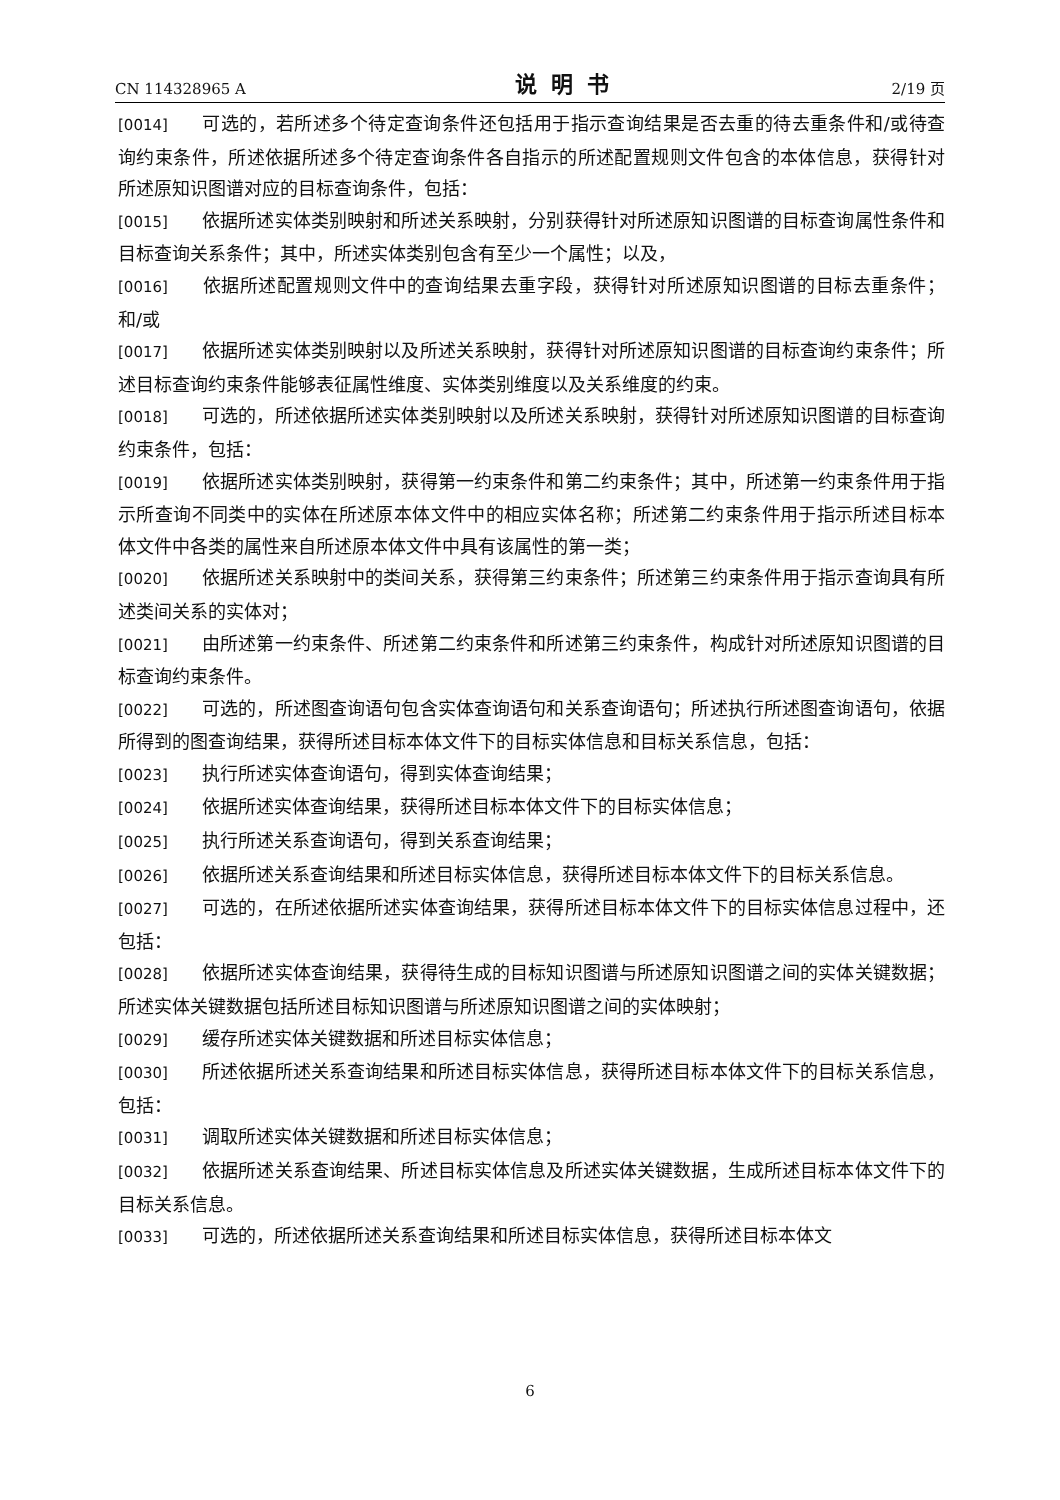CN 114328965 A 说明书 2/19 页
[0014] 可选的，若所述多个待定查询条件还包括用于指示查询结果是否去重的待去重条件和/或待查询约束条件，所述依据所述多个待定查询条件各自指示的所述配置规则文件包含的本体信息，获得针对所述原知识图谱对应的目标查询条件，包括：
[0015] 依据所述实体类别映射和所述关系映射，分别获得针对所述原知识图谱的目标查询属性条件和目标查询关系条件；其中，所述实体类别包含有至少一个属性；以及，
[0016] 依据所述配置规则文件中的查询结果去重字段，获得针对所述原知识图谱的目标去重条件；和/或
[0017] 依据所述实体类别映射以及所述关系映射，获得针对所述原知识图谱的目标查询约束条件；所述目标查询约束条件能够表征属性维度、实体类别维度以及关系维度的约束。
[0018] 可选的，所述依据所述实体类别映射以及所述关系映射，获得针对所述原知识图谱的目标查询约束条件，包括：
[0019] 依据所述实体类别映射，获得第一约束条件和第二约束条件；其中，所述第一约束条件用于指示所查询不同类中的实体在所述原本体文件中的相应实体名称；所述第二约束条件用于指示所述目标本体文件中各类的属性来自所述原本体文件中具有该属性的第一类；
[0020] 依据所述关系映射中的类间关系，获得第三约束条件；所述第三约束条件用于指示查询具有所述类间关系的实体对；
[0021] 由所述第一约束条件、所述第二约束条件和所述第三约束条件，构成针对所述原知识图谱的目标查询约束条件。
[0022] 可选的，所述图查询语句包含实体查询语句和关系查询语句；所述执行所述图查询语句，依据所得到的图查询结果，获得所述目标本体文件下的目标实体信息和目标关系信息，包括：
[0023] 执行所述实体查询语句，得到实体查询结果；
[0024] 依据所述实体查询结果，获得所述目标本体文件下的目标实体信息；
[0025] 执行所述关系查询语句，得到关系查询结果；
[0026] 依据所述关系查询结果和所述目标实体信息，获得所述目标本体文件下的目标关系信息。
[0027] 可选的，在所述依据所述实体查询结果，获得所述目标本体文件下的目标实体信息过程中，还包括：
[0028] 依据所述实体查询结果，获得待生成的目标知识图谱与所述原知识图谱之间的实体关键数据；所述实体关键数据包括所述目标知识图谱与所述原知识图谱之间的实体映射；
[0029] 缓存所述实体关键数据和所述目标实体信息；
[0030] 所述依据所述关系查询结果和所述目标实体信息，获得所述目标本体文件下的目标关系信息，包括：
[0031] 调取所述实体关键数据和所述目标实体信息；
[0032] 依据所述关系查询结果、所述目标实体信息及所述实体关键数据，生成所述目标本体文件下的目标关系信息。
[0033] 可选的，所述依据所述关系查询结果和所述目标实体信息，获得所述目标本体文
6